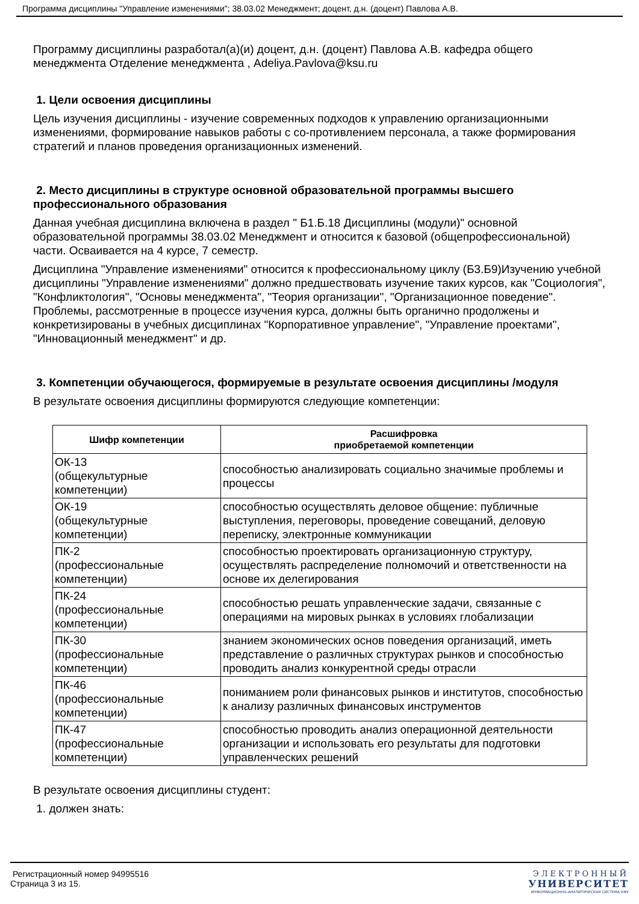Программа дисциплины "Управление изменениями"; 38.03.02 Менеджмент; доцент, д.н. (доцент) Павлова А.В.
Программу дисциплины разработал(а)(и) доцент, д.н. (доцент) Павлова А.В. кафедра общего менеджмента Отделение менеджмента , Adeliya.Pavlova@ksu.ru
1. Цели освоения дисциплины
Цель изучения дисциплины - изучение современных подходов к управлению организационными изменениями, формирование навыков работы с со-противлением персонала, а также формирования стратегий и планов проведения организационных изменений.
2. Место дисциплины в структуре основной образовательной программы высшего профессионального образования
Данная учебная дисциплина включена в раздел " Б1.Б.18 Дисциплины (модули)" основной образовательной программы 38.03.02 Менеджмент и относится к базовой (общепрофессиональной) части. Осваивается на 4 курсе, 7 семестр.
Дисциплина "Управление изменениями" относится к профессиональному циклу (Б3.Б9)Изучению учебной дисциплины "Управление изменениями" должно предшествовать изучение таких курсов, как "Социология", "Конфликтология", "Основы менеджмента", "Теория организации", "Организационное поведение". Проблемы, рассмотренные в процессе изучения курса, должны быть органично продолжены и конкретизированы в учебных дисциплинах "Корпоративное управление", "Управление проектами", "Инновационный менеджмент" и др.
3. Компетенции обучающегося, формируемые в результате освоения дисциплины /модуля
В результате освоения дисциплины формируются следующие компетенции:
| Шифр компетенции | Расшифровка приобретаемой компетенции |
| --- | --- |
| ОК-13 (общекультурные компетенции) | способностью анализировать социально значимые проблемы и процессы |
| ОК-19 (общекультурные компетенции) | способностью осуществлять деловое общение: публичные выступления, переговоры, проведение совещаний, деловую переписку, электронные коммуникации |
| ПК-2 (профессиональные компетенции) | способностью проектировать организационную структуру, осуществлять распределение полномочий и ответственности на основе их делегирования |
| ПК-24 (профессиональные компетенции) | способностью решать управленческие задачи, связанные с операциями на мировых рынках в условиях глобализации |
| ПК-30 (профессиональные компетенции) | знанием экономических основ поведения организаций, иметь представление о различных структурах рынков и способностью проводить анализ конкурентной среды отрасли |
| ПК-46 (профессиональные компетенции) | пониманием роли финансовых рынков и институтов, способностью к анализу различных финансовых инструментов |
| ПК-47 (профессиональные компетенции) | способностью проводить анализ операционной деятельности организации и использовать его результаты для подготовки управленческих решений |
В результате освоения дисциплины студент:
1. должен знать:
Регистрационный номер 94995516
Страница 3 из 15.
ЭЛЕКТРОННЫЙ
УНИВЕРСИТЕТ
ИНФОРМАЦИОННО-АНАЛИТИЧЕСКАЯ СИСТЕМА КФУ